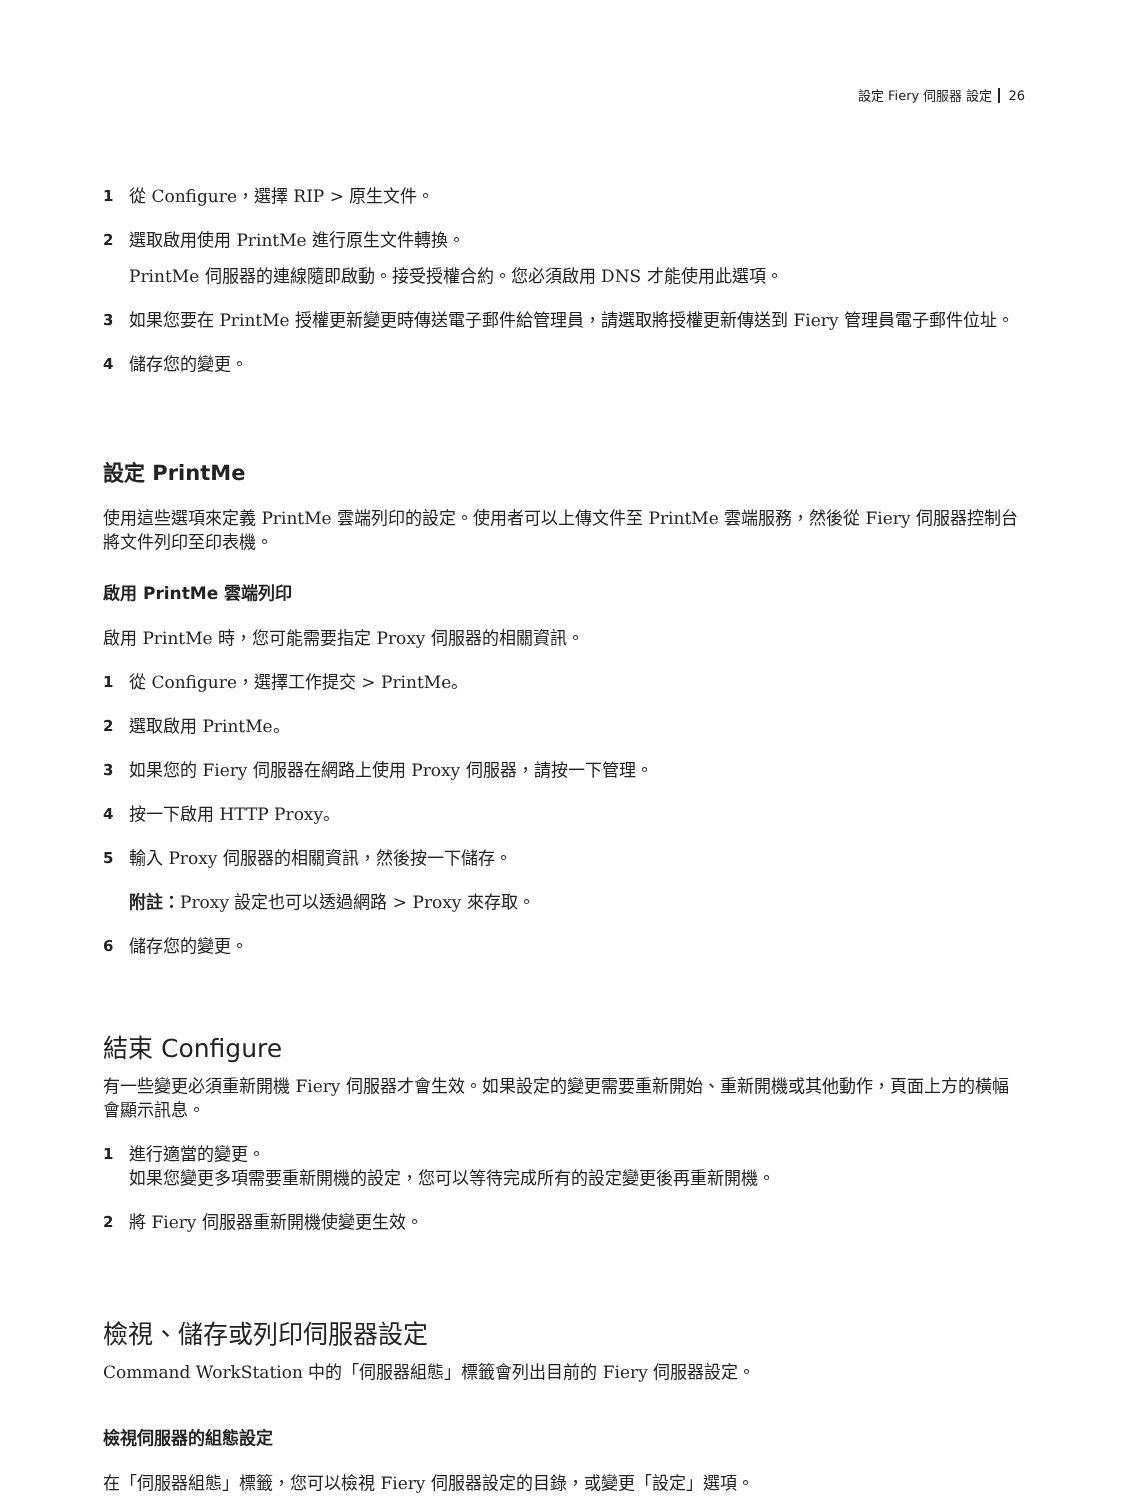設定 Fiery 伺服器 設定 26
1 從 Configure，選擇 RIP > 原生文件。
2 選取啟用使用 PrintMe 進行原生文件轉換。
PrintMe 伺服器的連線隨即啟動。接受授權合約。您必須啟用 DNS 才能使用此選項。
3 如果您要在 PrintMe 授權更新變更時傳送電子郵件給管理員，請選取將授權更新傳送到 Fiery 管理員電子郵件位址。
4 儲存您的變更。
設定 PrintMe
使用這些選項來定義 PrintMe 雲端列印的設定。使用者可以上傳文件至 PrintMe 雲端服務，然後從 Fiery 伺服器控制台將文件列印至印表機。
啟用 PrintMe 雲端列印
啟用 PrintMe 時，您可能需要指定 Proxy 伺服器的相關資訊。
1 從 Configure，選擇工作提交 > PrintMe。
2 選取啟用 PrintMe。
3 如果您的 Fiery 伺服器在網路上使用 Proxy 伺服器，請按一下管理。
4 按一下啟用 HTTP Proxy。
5 輸入 Proxy 伺服器的相關資訊，然後按一下儲存。
附註：Proxy 設定也可以透過網路 > Proxy 來存取。
6 儲存您的變更。
結束 Configure
有一些變更必須重新開機 Fiery 伺服器才會生效。如果設定的變更需要重新開始、重新開機或其他動作，頁面上方的橫幅會顯示訊息。
1 進行適當的變更。
如果您變更多項需要重新開機的設定，您可以等待完成所有的設定變更後再重新開機。
2 將 Fiery 伺服器重新開機使變更生效。
檢視、儲存或列印伺服器設定
Command WorkStation 中的「伺服器組態」標籤會列出目前的 Fiery 伺服器設定。
檢視伺服器的組態設定
在「伺服器組態」標籤，您可以檢視 Fiery 伺服器設定的目錄，或變更「設定」選項。